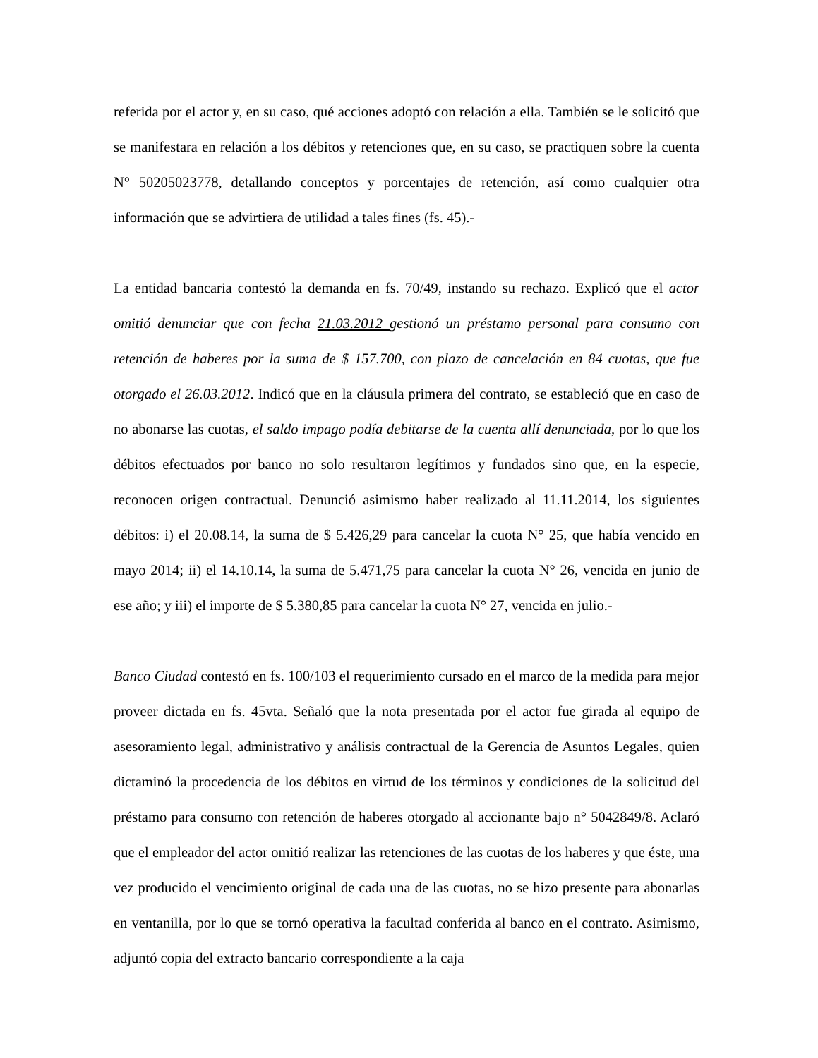referida por el actor y, en su caso, qué acciones adoptó con relación a ella. También se le solicitó que se manifestara en relación a los débitos y retenciones que, en su caso, se practiquen sobre la cuenta N° 50205023778, detallando conceptos y porcentajes de retención, así como cualquier otra información que se advirtiera de utilidad a tales fines (fs. 45).-
La entidad bancaria contestó la demanda en fs. 70/49, instando su rechazo. Explicó que el actor omitió denunciar que con fecha 21.03.2012 gestionó un préstamo personal para consumo con retención de haberes por la suma de $ 157.700, con plazo de cancelación en 84 cuotas, que fue otorgado el 26.03.2012. Indicó que en la cláusula primera del contrato, se estableció que en caso de no abonarse las cuotas, el saldo impago podía debitarse de la cuenta allí denunciada, por lo que los débitos efectuados por banco no solo resultaron legítimos y fundados sino que, en la especie, reconocen origen contractual. Denunció asimismo haber realizado al 11.11.2014, los siguientes débitos: i) el 20.08.14, la suma de $ 5.426,29 para cancelar la cuota N° 25, que había vencido en mayo 2014; ii) el 14.10.14, la suma de 5.471,75 para cancelar la cuota N° 26, vencida en junio de ese año; y iii) el importe de $ 5.380,85 para cancelar la cuota N° 27, vencida en julio.-
Banco Ciudad contestó en fs. 100/103 el requerimiento cursado en el marco de la medida para mejor proveer dictada en fs. 45vta. Señaló que la nota presentada por el actor fue girada al equipo de asesoramiento legal, administrativo y análisis contractual de la Gerencia de Asuntos Legales, quien dictaminó la procedencia de los débitos en virtud de los términos y condiciones de la solicitud del préstamo para consumo con retención de haberes otorgado al accionante bajo n° 5042849/8. Aclaró que el empleador del actor omitió realizar las retenciones de las cuotas de los haberes y que éste, una vez producido el vencimiento original de cada una de las cuotas, no se hizo presente para abonarlas en ventanilla, por lo que se tornó operativa la facultad conferida al banco en el contrato. Asimismo, adjuntó copia del extracto bancario correspondiente a la caja